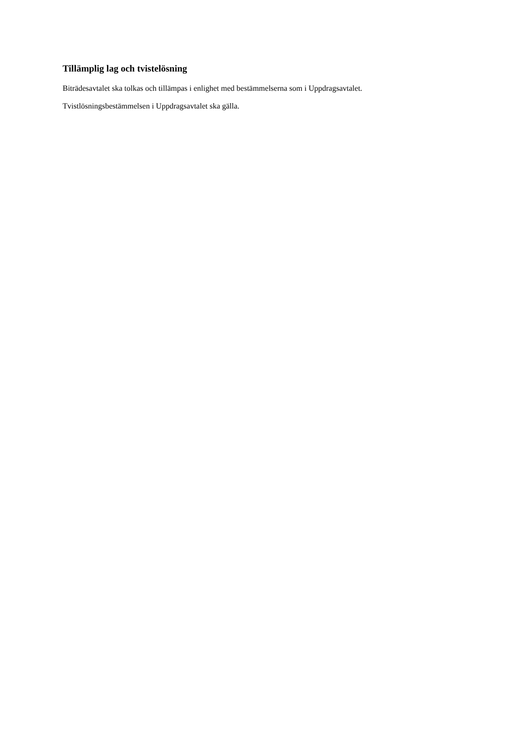Tillämplig lag och tvistelösning
Biträdesavtalet ska tolkas och tillämpas i enlighet med bestämmelserna som i Uppdragsavtalet.
Tvistlösningsbestämmelsen i Uppdragsavtalet ska gälla.